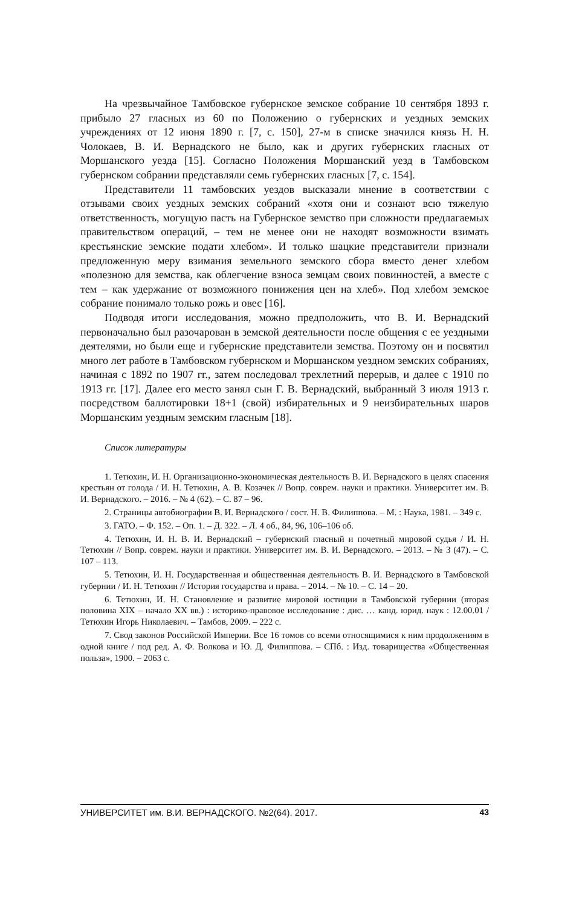На чрезвычайное Тамбовское губернское земское собрание 10 сентября 1893 г. прибыло 27 гласных из 60 по Положению о губернских и уездных земских учреждениях от 12 июня 1890 г. [7, с. 150], 27-м в списке значился князь Н. Н. Чолокаев, В. И. Вернадского не было, как и других губернских гласных от Моршанского уезда [15]. Согласно Положения Моршанский уезд в Тамбовском губернском собрании представляли семь губернских гласных [7, с. 154].
Представители 11 тамбовских уездов высказали мнение в соответствии с отзывами своих уездных земских собраний «хотя они и сознают всю тяжелую ответственность, могущую пасть на Губернское земство при сложности предлагаемых правительством операций, – тем не менее они не находят возможности взимать крестьянские земские подати хлебом». И только шацкие представители признали предложенную меру взимания земельного земского сбора вместо денег хлебом «полезною для земства, как облегчение взноса земцам своих повинностей, а вместе с тем – как удержание от возможного понижения цен на хлеб». Под хлебом земское собрание понимало только рожь и овес [16].
Подводя итоги исследования, можно предположить, что В. И. Вернадский первоначально был разочарован в земской деятельности после общения с ее уездными деятелями, но были еще и губернские представители земства. Поэтому он и посвятил много лет работе в Тамбовском губернском и Моршанском уездном земских собраниях, начиная с 1892 по 1907 гг., затем последовал трехлетний перерыв, и далее с 1910 по 1913 гг. [17]. Далее его место занял сын Г. В. Вернадский, выбранный 3 июля 1913 г. посредством баллотировки 18+1 (свой) избирательных и 9 неизбирательных шаров Моршанским уездным земским гласным [18].
Список литературы
1. Тетюхин, И. Н. Организационно-экономическая деятельность В. И. Вернадского в целях спасения крестьян от голода / И. Н. Тетюхин, А. В. Козачек // Вопр. соврем. науки и практики. Университет им. В. И. Вернадского. – 2016. – № 4 (62). – С. 87 – 96.
2. Страницы автобиографии В. И. Вернадского / сост. Н. В. Филиппова. – М. : Наука, 1981. – 349 с.
3. ГАТО. – Ф. 152. – Оп. 1. – Д. 322. – Л. 4 об., 84, 96, 106–106 об.
4. Тетюхин, И. Н. В. И. Вернадский – губернский гласный и почетный мировой судья / И. Н. Тетюхин // Вопр. соврем. науки и практики. Университет им. В. И. Вернадского. – 2013. – № 3 (47). – С. 107 – 113.
5. Тетюхин, И. Н. Государственная и общественная деятельность В. И. Вернадского в Тамбовской губернии / И. Н. Тетюхин // История государства и права. – 2014. – № 10. – С. 14 – 20.
6. Тетюхин, И. Н. Становление и развитие мировой юстиции в Тамбовской губернии (вторая половина XIX – начало XX вв.) : историко-правовое исследование : дис. … канд. юрид. наук : 12.00.01 / Тетюхин Игорь Николаевич. – Тамбов, 2009. – 222 с.
7. Свод законов Российской Империи. Все 16 томов со всеми относящимися к ним продолжениям в одной книге / под ред. А. Ф. Волкова и Ю. Д. Филиппова. – СПб. : Изд. товарищества «Общественная польза», 1900. – 2063 с.
УНИВЕРСИТЕТ им. В.И. ВЕРНАДСКОГО. №2(64). 2017. 43